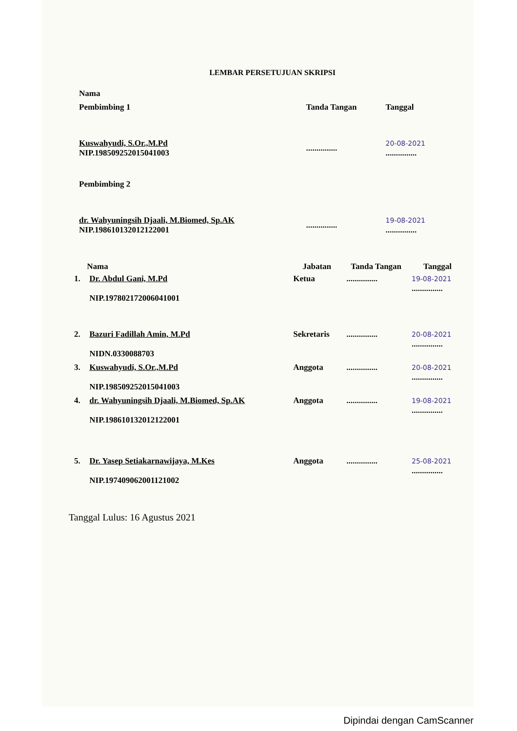LEMBAR PERSETUJUAN SKRIPSI
| Nama | | |
| Pembimbing 1 | Tanda Tangan | Tanggal |
| Kuswahyudi, S.Or.,M.Pd NIP.198509252015041003 | ............... | 20-08-2021 ............... |
| Pembimbing 2 | | |
| dr. Wahyuningsih Djaali, M.Biomed, Sp.AK NIP.198610132012122001 | ............... | 19-08-2021 ............... |
| | Nama | Jabatan | Tanda Tangan | Tanggal |
| --- | --- | --- | --- | --- |
| 1. | Dr. Abdul Gani, M.Pd NIP.197802172006041001 | Ketua | ............... | 19-08-2021 ............... |
| 2. | Bazuri Fadillah Amin, M.Pd NIDN.0330088703 | Sekretaris | ............... | 20-08-2021 ............... |
| 3. | Kuswahyudi, S.Or.,M.Pd NIP.198509252015041003 | Anggota | ............... | 20-08-2021 ............... |
| 4. | dr. Wahyuningsih Djaali, M.Biomed, Sp.AK NIP.198610132012122001 | Anggota | ............... | 19-08-2021 ............... |
| 5. | Dr. Yasep Setiakarnawijaya, M.Kes NIP.197409062001121002 | Anggota | ............... | 25-08-2021 ............... |
Tanggal Lulus: 16 Agustus 2021
Dipindai dengan CamScanner